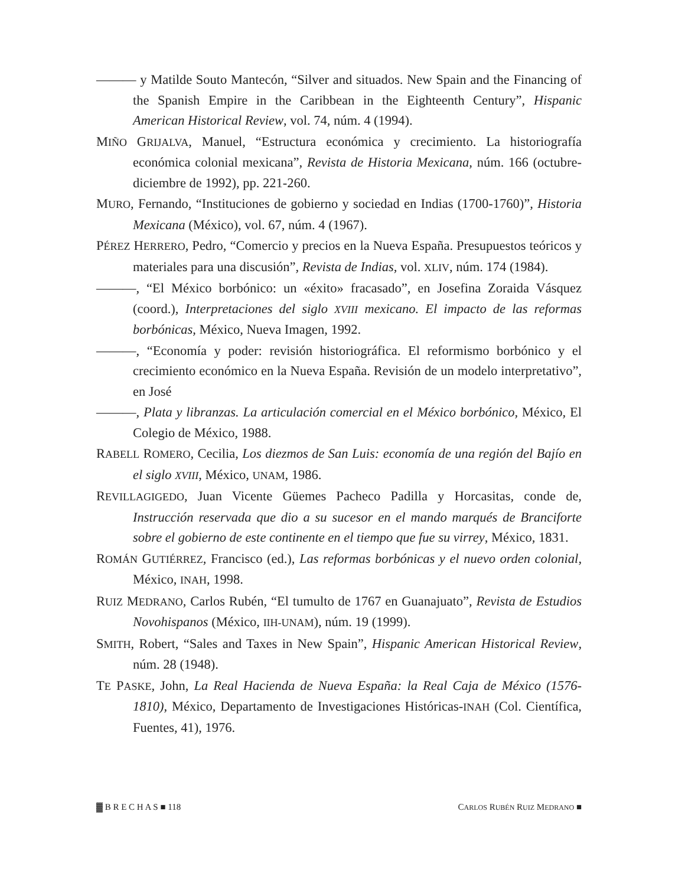——— y Matilde Souto Mantecón, “Silver and situados. New Spain and the Financing of the Spanish Empire in the Caribbean in the Eighteenth Century”, Hispanic American Historical Review, vol. 74, núm. 4 (1994).
MIÑO GRIJALVA, Manuel, “Estructura económica y crecimiento. La historiografía económica colonial mexicana”, Revista de Historia Mexicana, núm. 166 (octubre-diciembre de 1992), pp. 221-260.
MURO, Fernando, “Instituciones de gobierno y sociedad en Indias (1700-1760)”, Historia Mexicana (México), vol. 67, núm. 4 (1967).
PÉREZ HERRERO, Pedro, “Comercio y precios en la Nueva España. Presupuestos teóricos y materiales para una discusión”, Revista de Indias, vol. XLIV, núm. 174 (1984).
———, “El México borbónico: un «éxito» fracasado”, en Josefina Zoraida Vásquez (coord.), Interpretaciones del siglo XVIII mexicano. El impacto de las reformas borbónicas, México, Nueva Imagen, 1992.
———, “Economía y poder: revisión historiográfica. El reformismo borbónico y el crecimiento económico en la Nueva España. Revisión de un modelo interpretativo”, en José
———, Plata y libranzas. La articulación comercial en el México borbónico, México, El Colegio de México, 1988.
RABELL ROMERO, Cecilia, Los diezmos de San Luis: economía de una región del Bajío en el siglo XVIII, México, UNAM, 1986.
REVILLAGIGEDO, Juan Vicente Güemes Pacheco Padilla y Horcasitas, conde de, Instrucción reservada que dio a su sucesor en el mando marqués de Branciforte sobre el gobierno de este continente en el tiempo que fue su virrey, México, 1831.
ROMÁN GUTIÉRREZ, Francisco (ed.), Las reformas borbónicas y el nuevo orden colonial, México, INAH, 1998.
RUIZ MEDRANO, Carlos Rubén, “El tumulto de 1767 en Guanajuato”, Revista de Estudios Novohispanos (México, IIH-UNAM), núm. 19 (1999).
SMITH, Robert, “Sales and Taxes in New Spain”, Hispanic American Historical Review, núm. 28 (1948).
TE PASKE, John, La Real Hacienda de Nueva España: la Real Caja de México (1576-1810), México, Departamento de Investigaciones Históricas-INAH (Col. Científica, Fuentes, 41), 1976.
▓ B R E C H A S ■ 118 CARLOS RUBÉN RUIZ MEDRANO ■